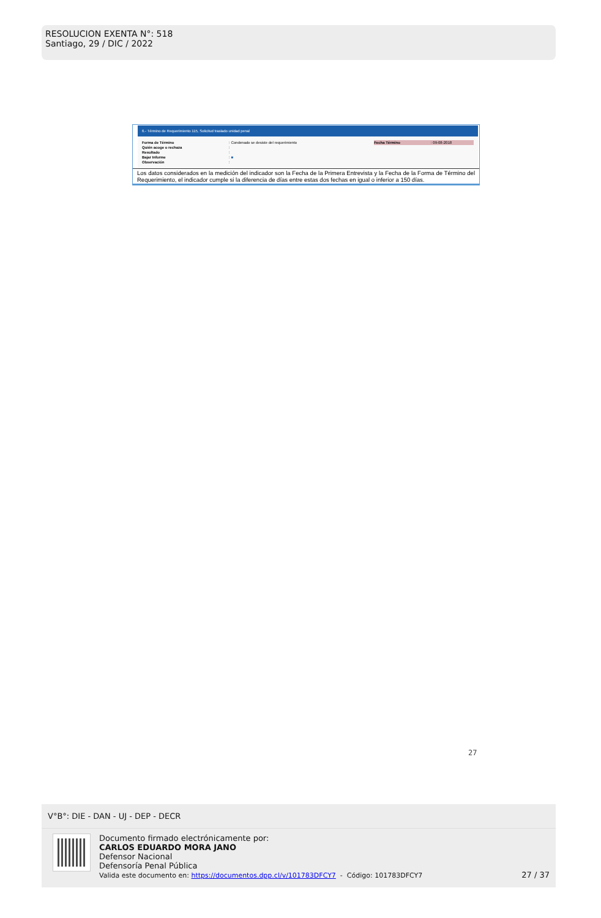RESOLUCION EXENTA N°: 518
Santiago, 29 / DIC / 2022
6.- Término de Requerimiento 115, Solicitud traslado unidad penal
| Forma de Término | : | Condenado se desiste del requerimiento | Fecha Término | : | 09-08-2018 |
| Quién acoge o rechaza | : | | | | |
| Resultado | : | | | | |
| Bajar Informe | : | ■ | | | |
| Observación | : | | | | |
Los datos considerados en la medición del indicador son la Fecha de la Primera Entrevista y la Fecha de la Forma de Término del Requerimiento, el indicador cumple si la diferencia de días entre estas dos fechas en igual o inferior a 150 días.
27
V°B°: DIE - DAN - UJ - DEP - DECR
Documento firmado electrónicamente por:
CARLOS EDUARDO MORA JANO
Defensor Nacional
Defensoría Penal Pública
Valida este documento en: https://documentos.dpp.cl/v/101783DFCY7 - Código: 101783DFCY7
27 / 37